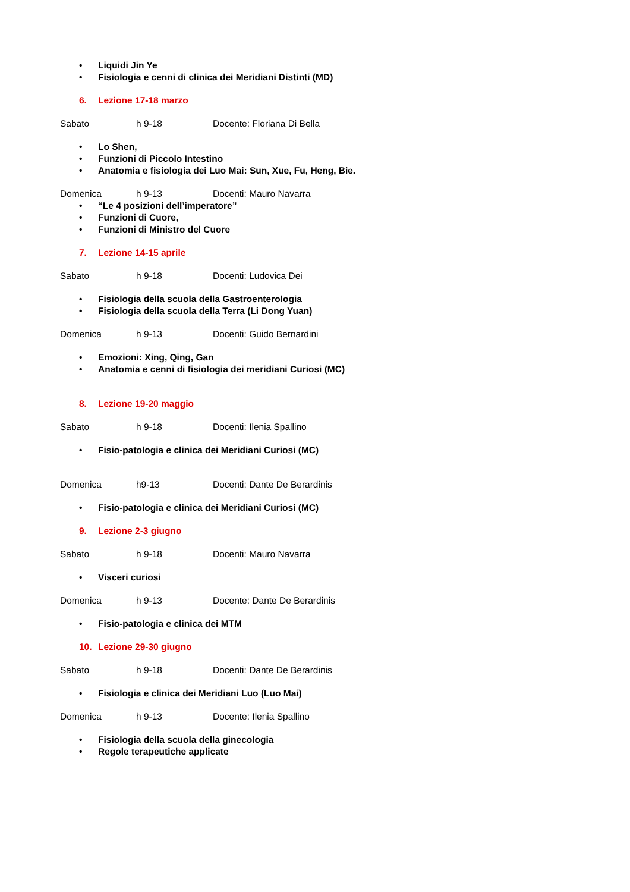• Liquidi Jin Ye
• Fisiologia e cenni di clinica dei Meridiani Distinti (MD)
6. Lezione 17-18 marzo
Sabato h 9-18 Docente: Floriana Di Bella
• Lo Shen,
• Funzioni di Piccolo Intestino
• Anatomia e fisiologia dei Luo Mai: Sun, Xue, Fu, Heng, Bie.
Domenica h 9-13 Docenti: Mauro Navarra
• “Le 4 posizioni dell’imperatore”
• Funzioni di Cuore,
• Funzioni di Ministro del Cuore
7. Lezione 14-15 aprile
Sabato h 9-18 Docenti: Ludovica Dei
• Fisiologia della scuola della Gastroenterologia
• Fisiologia della scuola della Terra (Li Dong Yuan)
Domenica h 9-13 Docenti: Guido Bernardini
• Emozioni: Xing, Qing, Gan
• Anatomia e cenni di fisiologia dei meridiani Curiosi (MC)
8. Lezione 19-20 maggio
Sabato h 9-18 Docenti: Ilenia Spallino
• Fisio-patologia e clinica dei Meridiani Curiosi (MC)
Domenica h9-13 Docenti: Dante De Berardinis
• Fisio-patologia e clinica dei Meridiani Curiosi (MC)
9. Lezione 2-3 giugno
Sabato h 9-18 Docenti: Mauro Navarra
• Visceri curiosi
Domenica h 9-13 Docente: Dante De Berardinis
• Fisio-patologia e clinica dei MTM
10. Lezione 29-30 giugno
Sabato h 9-18 Docenti: Dante De Berardinis
• Fisiologia e clinica dei Meridiani Luo (Luo Mai)
Domenica h 9-13 Docente: Ilenia Spallino
• Fisiologia della scuola della ginecologia
• Regole terapeutiche applicate